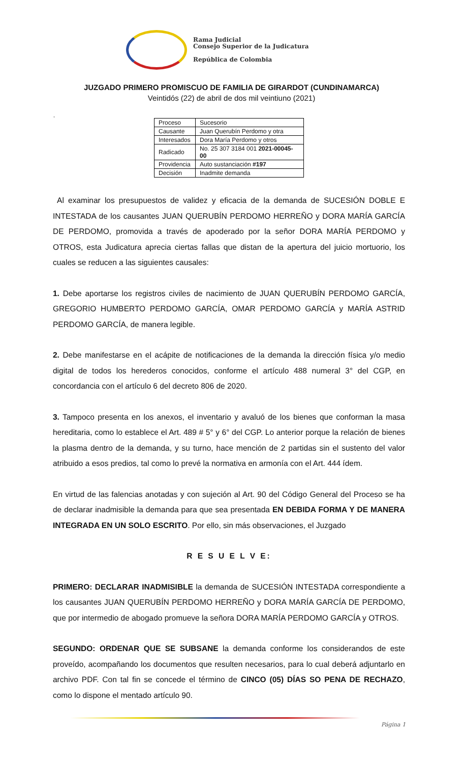Rama Judicial
Consejo Superior de la Judicatura
República de Colombia
JUZGADO PRIMERO PROMISCUO DE FAMILIA DE GIRARDOT (CUNDINAMARCA)
Veintidós (22) de abril de dos mil veintiuno (2021)
,
| Proceso | Sucesorio |
| Causante | Juan Querubín Perdomo y otra |
| Interesados | Dora María Perdomo y otros |
| Radicado | No. 25 307 3184 001 2021-00045-00 |
| Providencia | Auto sustanciación #197 |
| Decisión | Inadmite demanda |
Al examinar los presupuestos de validez y eficacia de la demanda de SUCESIÓN DOBLE E INTESTADA de los causantes JUAN QUERUBÍN PERDOMO HERREÑO y DORA MARÍA GARCÍA DE PERDOMO, promovida a través de apoderado por la señor DORA MARÍA PERDOMO y OTROS, esta Judicatura aprecia ciertas fallas que distan de la apertura del juicio mortuorio, los cuales se reducen a las siguientes causales:
1. Debe aportarse los registros civiles de nacimiento de JUAN QUERUBÍN PERDOMO GARCÍA, GREGORIO HUMBERTO PERDOMO GARCÍA, OMAR PERDOMO GARCÍA y MARÍA ASTRID PERDOMO GARCÍA, de manera legible.
2. Debe manifestarse en el acápite de notificaciones de la demanda la dirección física y/o medio digital de todos los herederos conocidos, conforme el artículo 488 numeral 3° del CGP, en concordancia con el artículo 6 del decreto 806 de 2020.
3. Tampoco presenta en los anexos, el inventario y avaluó de los bienes que conforman la masa hereditaria, como lo establece el Art. 489 # 5° y 6° del CGP. Lo anterior porque la relación de bienes la plasma dentro de la demanda, y su turno, hace mención de 2 partidas sin el sustento del valor atribuido a esos predios, tal como lo prevé la normativa en armonía con el Art. 444 ídem.
En virtud de las falencias anotadas y con sujeción al Art. 90 del Código General del Proceso se ha de declarar inadmisible la demanda para que sea presentada EN DEBIDA FORMA Y DE MANERA INTEGRADA EN UN SOLO ESCRITO. Por ello, sin más observaciones, el Juzgado
R E S U E L V E:
PRIMERO: DECLARAR INADMISIBLE la demanda de SUCESIÓN INTESTADA correspondiente a los causantes JUAN QUERUBÍN PERDOMO HERREÑO y DORA MARÍA GARCÍA DE PERDOMO, que por intermedio de abogado promueve la señora DORA MARÍA PERDOMO GARCÍA y OTROS.
SEGUNDO: ORDENAR QUE SE SUBSANE la demanda conforme los considerandos de este proveído, acompañando los documentos que resulten necesarios, para lo cual deberá adjuntarlo en archivo PDF. Con tal fin se concede el término de CINCO (05) DÍAS SO PENA DE RECHAZO, como lo dispone el mentado artículo 90.
Página 1